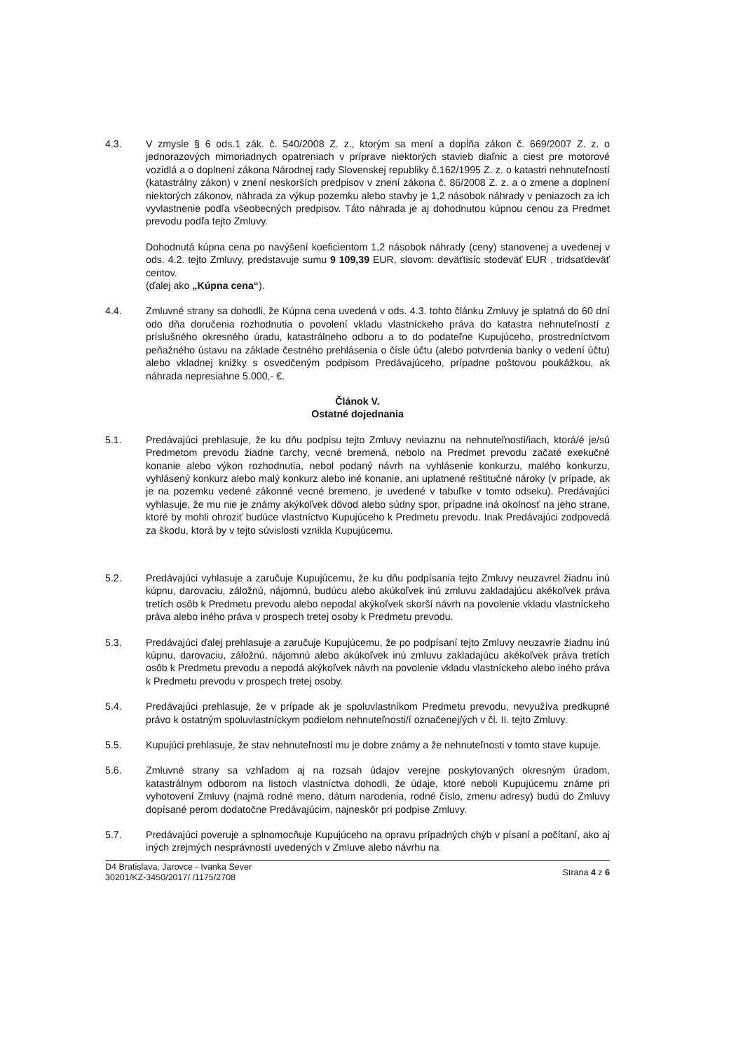4.3. V zmysle § 6 ods.1 zák. č. 540/2008 Z. z., ktorým sa mení a dopĺňa zákon č. 669/2007 Z. z. o jednorazových mimoriadnych opatreniach v príprave niektorých stavieb diaľnic a ciest pre motorové vozidlá a o doplnení zákona Národnej rady Slovenskej republiky č.162/1995 Z. z. o katastri nehnuteľností (katastrálny zákon) v znení neskorších predpisov v znení zákona č. 86/2008 Z. z. a o zmene a doplnení niektorých zákonov, náhrada za výkup pozemku alebo stavby je 1,2 násobok náhrady v peniazoch za ich vyvlastnenie podľa všeobecných predpisov. Táto náhrada je aj dohodnutou kúpnou cenou za Predmet prevodu podľa tejto Zmluvy.
Dohodnutá kúpna cena po navýšení koeficientom 1,2 násobok náhrady (ceny) stanovenej a uvedenej v ods. 4.2. tejto Zmluvy, predstavuje sumu 9 109,39 EUR, slovom: deväťtisíc stodeväť EUR , tridsaťdeväť centov.
(ďalej ako „Kúpna cena“).
4.4. Zmluvné strany sa dohodli, že Kúpna cena uvedená v ods. 4.3. tohto článku Zmluvy je splatná do 60 dní odo dňa doručenia rozhodnutia o povolení vkladu vlastníckeho práva do katastra nehnuteľností z príslušného okresného úradu, katastrálneho odboru a to do podateľne Kupujúceho, prostredníctvom peňažného ústavu na základe čestného prehlásenia o čísle účtu (alebo potvrdenia banky o vedení účtu) alebo vkladnej knižky s osvedčeným podpisom Predávajúceho, prípadne poštovou poukážkou, ak náhrada nepresiahne 5.000,- €.
Článok V.
Ostatné dojednania
5.1. Predávajúci prehlasuje, že ku dňu podpisu tejto Zmluvy neviaznu na nehnuteľnosti/iach, ktorá/é je/sú Predmetom prevodu žiadne ťarchy, vecné bremená, nebolo na Predmet prevodu začaté exekučné konanie alebo výkon rozhodnutia, nebol podaný návrh na vyhlásenie konkurzu, malého konkurzu, vyhlásený konkurz alebo malý konkurz alebo iné konanie, ani uplatnené reštitučné nároky (v prípade, ak je na pozemku vedené zákonné vecné bremeno, je uvedené v tabuľke v tomto odseku). Predávajúci vyhlasuje, že mu nie je známy akýkoľvek dôvod alebo súdny spor, prípadne iná okolnosť na jeho strane, ktoré by mohli ohroziť budúce vlastníctvo Kupujúceho k Predmetu prevodu. Inak Predávajúci zodpovedá za škodu, ktorá by v tejto súvislosti vznikla Kupujúcemu.
5.2. Predávajúci vyhlasuje a zaručuje Kupujúcemu, že ku dňu podpísania tejto Zmluvy neuzavrel žiadnu inú kúpnu, darovaciu, záložnú, nájomnú, budúcu alebo akúkoľvek inú zmluvu zakladajúcu akékoľvek práva tretích osôb k Predmetu prevodu alebo nepodal akýkoľvek skorší návrh na povolenie vkladu vlastníckeho práva alebo iného práva v prospech tretej osoby k Predmetu prevodu.
5.3. Predávajúci ďalej prehlasuje a zaručuje Kupujúcemu, že po podpísaní tejto Zmluvy neuzavrie žiadnu inú kúpnu, darovaciu, záložnú, nájomnú alebo akúkoľvek inú zmluvu zakladajúcu akékoľvek práva tretích osôb k Predmetu prevodu a nepodá akýkoľvek návrh na povolenie vkladu vlastníckeho alebo iného práva k Predmetu prevodu v prospech tretej osoby.
5.4. Predávajúci prehlasuje, že v prípade ak je spoluvlastníkom Predmetu prevodu, nevyužíva predkupné právo k ostatným spoluvlastníckym podielom nehnuteľnosti/í označenej/ých v čl. II. tejto Zmluvy.
5.5. Kupujúci prehlasuje, že stav nehnuteľností mu je dobre známy a že nehnuteľnosti v tomto stave kupuje.
5.6. Zmluvné strany sa vzhľadom aj na rozsah údajov verejne poskytovaných okresným úradom, katastrálnym odborom na listoch vlastníctva dohodli, že údaje, ktoré neboli Kupujúcemu známe pri vyhotovení Zmluvy (najmä rodné meno, dátum narodenia, rodné číslo, zmenu adresy) budú do Zmluvy dopísané perom dodatočne Predávajúcim, najneskôr pri podpise Zmluvy.
5.7. Predávajúci poveruje a splnomocňuje Kupujúceho na opravu prípadných chýb v písaní a počítaní, ako aj iných zrejmých nesprávností uvedených v Zmluve alebo návrhu na
D4 Bratislava, Jarovce - Ivanka Sever
30201/KZ-3450/2017/ /1175/2708
Strana 4 z 6